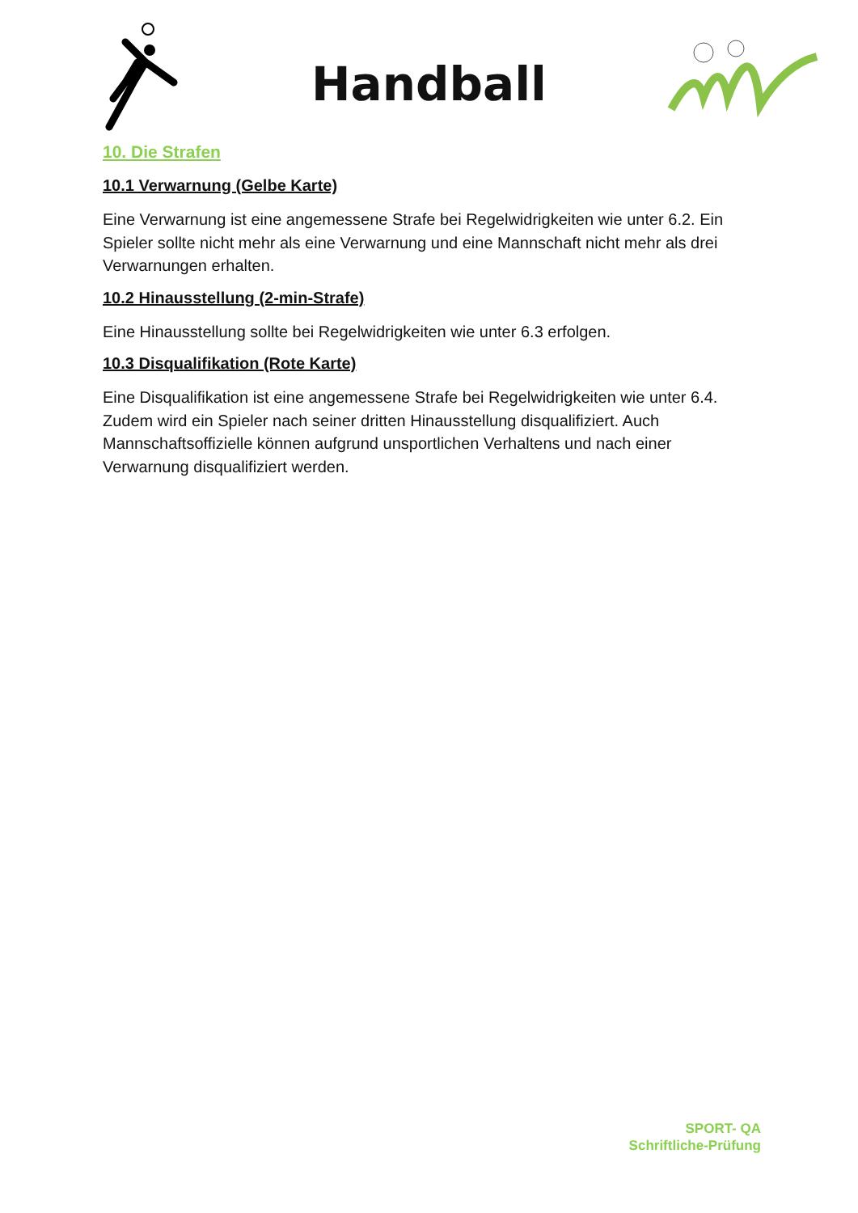Handball
10. Die Strafen
10.1 Verwarnung (Gelbe Karte)
Eine Verwarnung ist eine angemessene Strafe bei Regelwidrigkeiten wie unter 6.2. Ein Spieler sollte nicht mehr als eine Verwarnung und eine Mannschaft nicht mehr als drei Verwarnungen erhalten.
10.2 Hinausstellung (2-min-Strafe)
Eine Hinausstellung sollte bei Regelwidrigkeiten wie unter 6.3 erfolgen.
10.3 Disqualifikation (Rote Karte)
Eine Disqualifikation ist eine angemessene Strafe bei Regelwidrigkeiten wie unter 6.4. Zudem wird ein Spieler nach seiner dritten Hinausstellung disqualifiziert. Auch Mannschaftsoffizielle können aufgrund unsportlichen Verhaltens und nach einer Verwarnung disqualifiziert werden.
SPORT- QA
Schriftliche-Prüfung